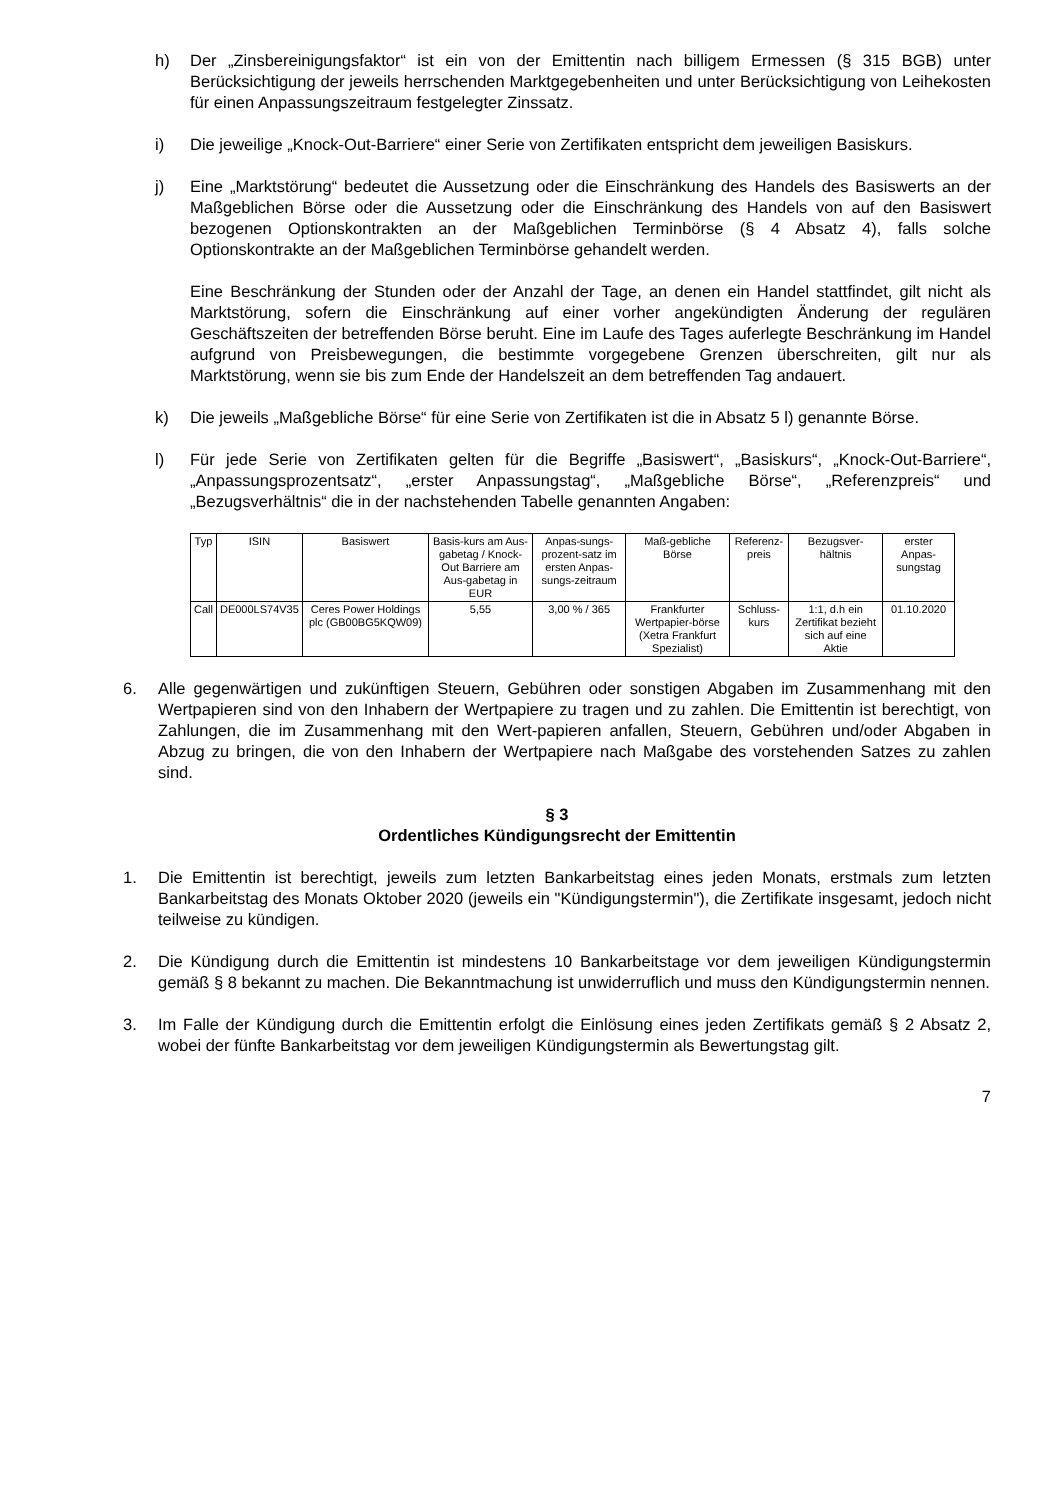h) Der „Zinsbereinigungsfaktor“ ist ein von der Emittentin nach billigem Ermessen (§ 315 BGB) unter Berücksichtigung der jeweils herrschenden Marktgegebenheiten und unter Berücksichtigung von Leihekosten für einen Anpassungszeitraum festgelegter Zinssatz.
i) Die jeweilige „Knock-Out-Barriere“ einer Serie von Zertifikaten entspricht dem jeweiligen Basiskurs.
j) Eine „Marktstörung“ bedeutet die Aussetzung oder die Einschränkung des Handels des Basiswerts an der Maßgeblichen Börse oder die Aussetzung oder die Einschränkung des Handels von auf den Basiswert bezogenen Optionskontrakten an der Maßgeblichen Terminbörse (§ 4 Absatz 4), falls solche Optionskontrakte an der Maßgeblichen Terminbörse gehandelt werden.
Eine Beschränkung der Stunden oder der Anzahl der Tage, an denen ein Handel stattfindet, gilt nicht als Marktstörung, sofern die Einschränkung auf einer vorher angekündigten Änderung der regulären Geschäftszeiten der betreffenden Börse beruht. Eine im Laufe des Tages auferlegte Beschränkung im Handel aufgrund von Preisbewegungen, die bestimmte vorgegebene Grenzen überschreiten, gilt nur als Marktstörung, wenn sie bis zum Ende der Handelszeit an dem betreffenden Tag andauert.
k) Die jeweils „Maßgebliche Börse“ für eine Serie von Zertifikaten ist die in Absatz 5 l) genannte Börse.
l) Für jede Serie von Zertifikaten gelten für die Begriffe „Basiswert“, „Basiskurs“, „Knock-Out-Barriere“, „Anpassungsprozentsatz“, „erster Anpassungstag“, „Maßgebliche Börse“, „Referenzpreis“ und „Bezugsverhältnis“ die in der nachstehenden Tabelle genannten Angaben:
| Typ | ISIN | Basiswert | Basis-kurs am Aus-gabetag / Knock-Out Barriere am Aus-gabetag in EUR | Anpas-sungs-prozent-satz im ersten Anpas-sungs-zeitraum | Maß-gebliche Börse | Referenz-preis | Bezugsver-hältnis | erster Anpas-sungstag |
| Call | DE000LS74V35 | Ceres Power Holdings plc (GB00BG5KQW09) | 5,55 | 3,00 % / 365 | Frankfurter Wertpapier-börse (Xetra Frankfurt Spezialist) | Schluss-kurs | 1:1, d.h ein Zertifikat bezieht sich auf eine Aktie | 01.10.2020 |
6. Alle gegenwärtigen und zukünftigen Steuern, Gebühren oder sonstigen Abgaben im Zusammenhang mit den Wertpapieren sind von den Inhabern der Wertpapiere zu tragen und zu zahlen. Die Emittentin ist berechtigt, von Zahlungen, die im Zusammenhang mit den Wert-papieren anfallen, Steuern, Gebühren und/oder Abgaben in Abzug zu bringen, die von den Inhabern der Wertpapiere nach Maßgabe des vorstehenden Satzes zu zahlen sind.
§ 3
Ordentliches Kündigungsrecht der Emittentin
1. Die Emittentin ist berechtigt, jeweils zum letzten Bankarbeitstag eines jeden Monats, erstmals zum letzten Bankarbeitstag des Monats Oktober 2020 (jeweils ein "Kündigungstermin"), die Zertifikate insgesamt, jedoch nicht teilweise zu kündigen.
2. Die Kündigung durch die Emittentin ist mindestens 10 Bankarbeitstage vor dem jeweiligen Kündigungstermin gemäß § 8 bekannt zu machen. Die Bekanntmachung ist unwiderruflich und muss den Kündigungstermin nennen.
3. Im Falle der Kündigung durch die Emittentin erfolgt die Einlösung eines jeden Zertifikats gemäß § 2 Absatz 2, wobei der fünfte Bankarbeitstag vor dem jeweiligen Kündigungstermin als Bewertungstag gilt.
7